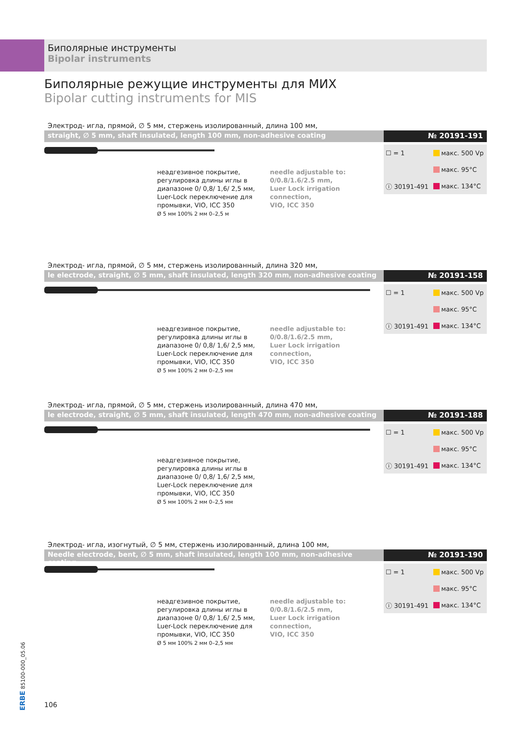Биполярные инструменты
Bipolar instruments
Биполярные режущие инструменты для МИХ
Bipolar cutting instruments for MIS
Электрод- игла, прямой, ∅ 5 мм, стержень изолированный, длина 100 мм,
straight, ∅ 5 mm, shaft insulated, length 100 mm, non-adhesive coating
№ 20191-191
неадгезивное покрытие, регулировка длины иглы в диапазоне 0/ 0,8/ 1,6/ 2,5 мм, Luer-Lock переключение для промывки, VIO, ICC 350
Ø 5 мм 100% 2 мм 0–2,5 м
needle adjustable to:
0/0.8/1.6/2.5 mm,
Luer Lock irrigation connection,
VIO, ICC 350
| ☐ = 1 | макс. 500 Vp |
| | макс. 95°C |
| ⓘ 30191-491 | макс. 134°C |
Электрод- игла, прямой, ∅ 5 мм, стержень изолированный, длина 320 мм,
le electrode, straight, ∅ 5 mm, shaft insulated, length 320 mm, non-adhesive coating
№ 20191-158
неадгезивное покрытие, регулировка длины иглы в диапазоне 0/ 0,8/ 1,6/ 2,5 мм, Luer-Lock переключение для промывки, VIO, ICC 350
Ø 5 мм 100% 2 мм 0–2,5 мм
needle adjustable to:
0/0.8/1.6/2.5 mm,
Luer Lock irrigation connection,
VIO, ICC 350
| ☐ = 1 | макс. 500 Vp |
| | макс. 95°C |
| ⓘ 30191-491 | макс. 134°C |
Электрод- игла, прямой, ∅ 5 мм, стержень изолированный, длина 470 мм,
le electrode, straight, ∅ 5 mm, shaft insulated, length 470 mm, non-adhesive coating
№ 20191-188
неадгезивное покрытие, регулировка длины иглы в диапазоне 0/ 0,8/ 1,6/ 2,5 мм, Luer-Lock переключение для промывки, VIO, ICC 350
Ø 5 мм 100% 2 мм 0–2,5 мм
| ☐ = 1 | макс. 500 Vp |
| | макс. 95°C |
| ⓘ 30191-491 | макс. 134°C |
Электрод- игла, изогнутый, ∅ 5 мм, стержень изолированный, длина 100 мм,
Needle electrode, bent, ∅ 5 mm, shaft insulated, length 100 mm, non-adhesive coating
№ 20191-190
неадгезивное покрытие, регулировка длины иглы в диапазоне 0/ 0,8/ 1,6/ 2,5 мм, Luer-Lock переключение для промывки, VIO, ICC 350
Ø 5 мм 100% 2 мм 0–2,5 мм
needle adjustable to:
0/0.8/1.6/2.5 mm,
Luer Lock irrigation connection,
VIO, ICC 350
| ☐ = 1 | макс. 500 Vp |
| | макс. 95°C |
| ⓘ 30191-491 | макс. 134°C |
ERBE 85100-000_05.06
106